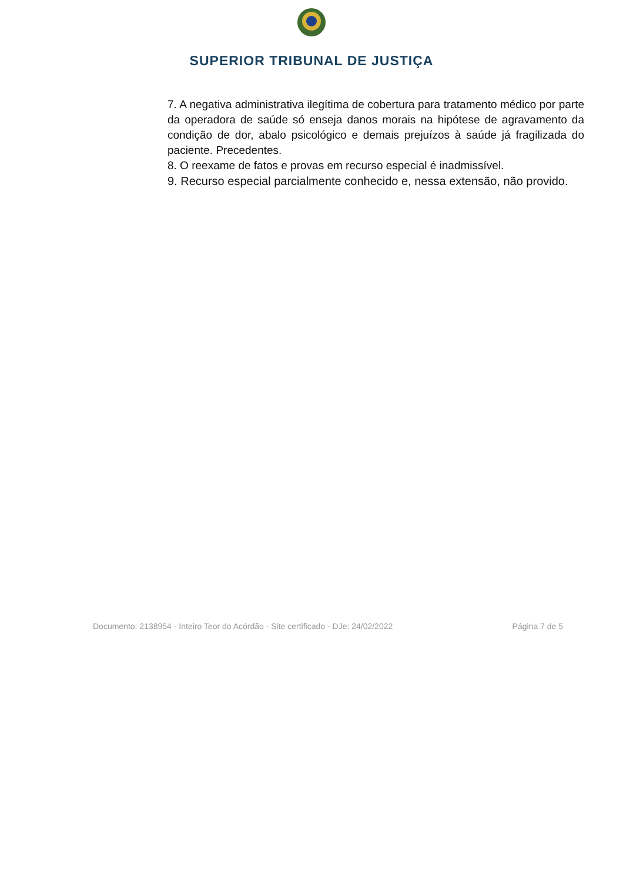SUPERIOR TRIBUNAL DE JUSTIÇA
7. A negativa administrativa ilegítima de cobertura para tratamento médico por parte da operadora de saúde só enseja danos morais na hipótese de agravamento da condição de dor, abalo psicológico e demais prejuízos à saúde já fragilizada do paciente. Precedentes.
8. O reexame de fatos e provas em recurso especial é inadmissível.
9. Recurso especial parcialmente conhecido e, nessa extensão, não provido.
Documento: 2138954 - Inteiro Teor do Acórdão - Site certificado - DJe: 24/02/2022 Página 7 de 5